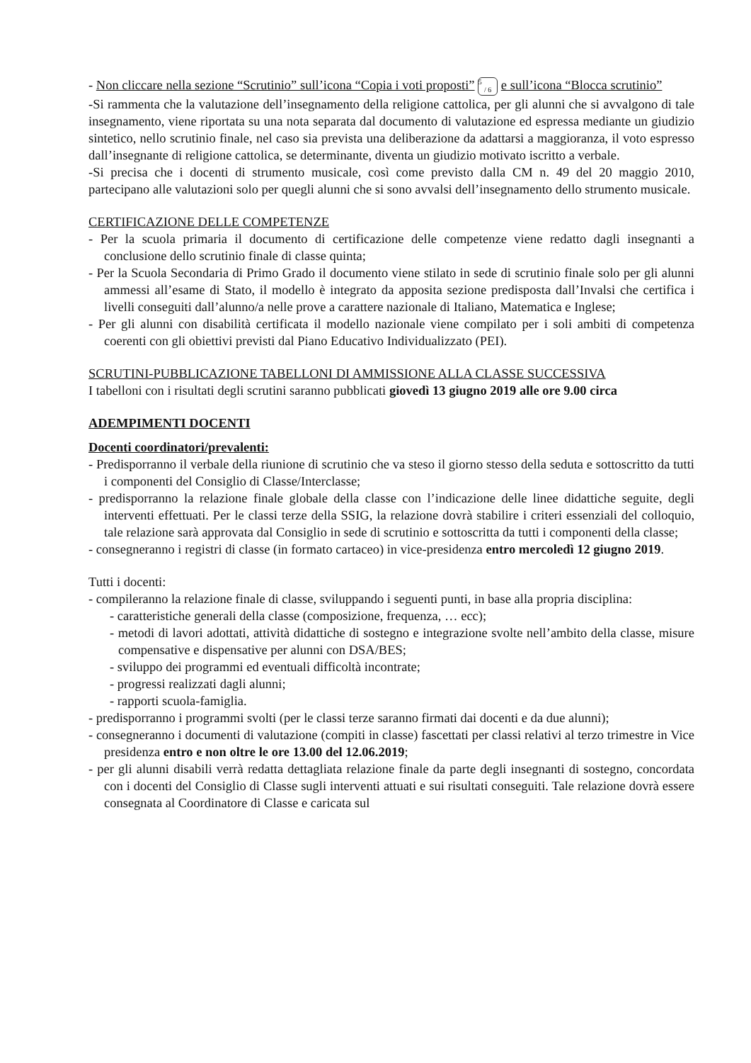- Non cliccare nella sezione “Scrutinio” sull’icona “Copia i voti proposti” 5
/ 6 e sull’icona “Blocca scrutinio”
-Si rammenta che la valutazione dell’insegnamento della religione cattolica, per gli alunni che si avvalgono di tale insegnamento, viene riportata su una nota separata dal documento di valutazione ed espressa mediante un giudizio sintetico, nello scrutinio finale, nel caso sia prevista una deliberazione da adattarsi a maggioranza, il voto espresso dall’insegnante di religione cattolica, se determinante, diventa un giudizio motivato iscritto a verbale.
-Si precisa che i docenti di strumento musicale, così come previsto dalla CM n. 49 del 20 maggio 2010, partecipano alle valutazioni solo per quegli alunni che si sono avvalsi dell’insegnamento dello strumento musicale.
CERTIFICAZIONE DELLE COMPETENZE
- Per la scuola primaria il documento di certificazione delle competenze viene redatto dagli insegnanti a conclusione dello scrutinio finale di classe quinta;
- Per la Scuola Secondaria di Primo Grado il documento viene stilato in sede di scrutinio finale solo per gli alunni ammessi all’esame di Stato, il modello è integrato da apposita sezione predisposta dall’Invalsi che certifica i livelli conseguiti dall’alunno/a nelle prove a carattere nazionale di Italiano, Matematica e Inglese;
- Per gli alunni con disabilità certificata il modello nazionale viene compilato per i soli ambiti di competenza coerenti con gli obiettivi previsti dal Piano Educativo Individualizzato (PEI).
SCRUTINI-PUBBLICAZIONE TABELLONI DI AMMISSIONE ALLA CLASSE SUCCESSIVA
I tabelloni con i risultati degli scrutini saranno pubblicati giovedì 13 giugno 2019 alle ore 9.00 circa
ADEMPIMENTI DOCENTI
Docenti coordinatori/prevalenti:
- Predisporranno il verbale della riunione di scrutinio che va steso il giorno stesso della seduta e sottoscritto da tutti i componenti del Consiglio di Classe/Interclasse;
- predisporranno la relazione finale globale della classe con l’indicazione delle linee didattiche seguite, degli interventi effettuati. Per le classi terze della SSIG, la relazione dovrà stabilire i criteri essenziali del colloquio, tale relazione sarà approvata dal Consiglio in sede di scrutinio e sottoscritta da tutti i componenti della classe;
- consegneranno i registri di classe (in formato cartaceo) in vice-presidenza entro mercoledì 12 giugno 2019.
Tutti i docenti:
- compileranno la relazione finale di classe, sviluppando i seguenti punti, in base alla propria disciplina:
- caratteristiche generali della classe (composizione, frequenza, … ecc);
- metodi di lavori adottati, attività didattiche di sostegno e integrazione svolte nell’ambito della classe, misure compensative e dispensative per alunni con DSA/BES;
- sviluppo dei programmi ed eventuali difficoltà incontrate;
- progressi realizzati dagli alunni;
- rapporti scuola-famiglia.
- predisporranno i programmi svolti (per le classi terze saranno firmati dai docenti e da due alunni);
- consegneranno i documenti di valutazione (compiti in classe) fascettati per classi relativi al terzo trimestre in Vice presidenza entro e non oltre le ore 13.00 del 12.06.2019;
- per gli alunni disabili verrà redatta dettagliata relazione finale da parte degli insegnanti di sostegno, concordata con i docenti del Consiglio di Classe sugli interventi attuati e sui risultati conseguiti. Tale relazione dovrà essere consegnata al Coordinatore di Classe e caricata sul